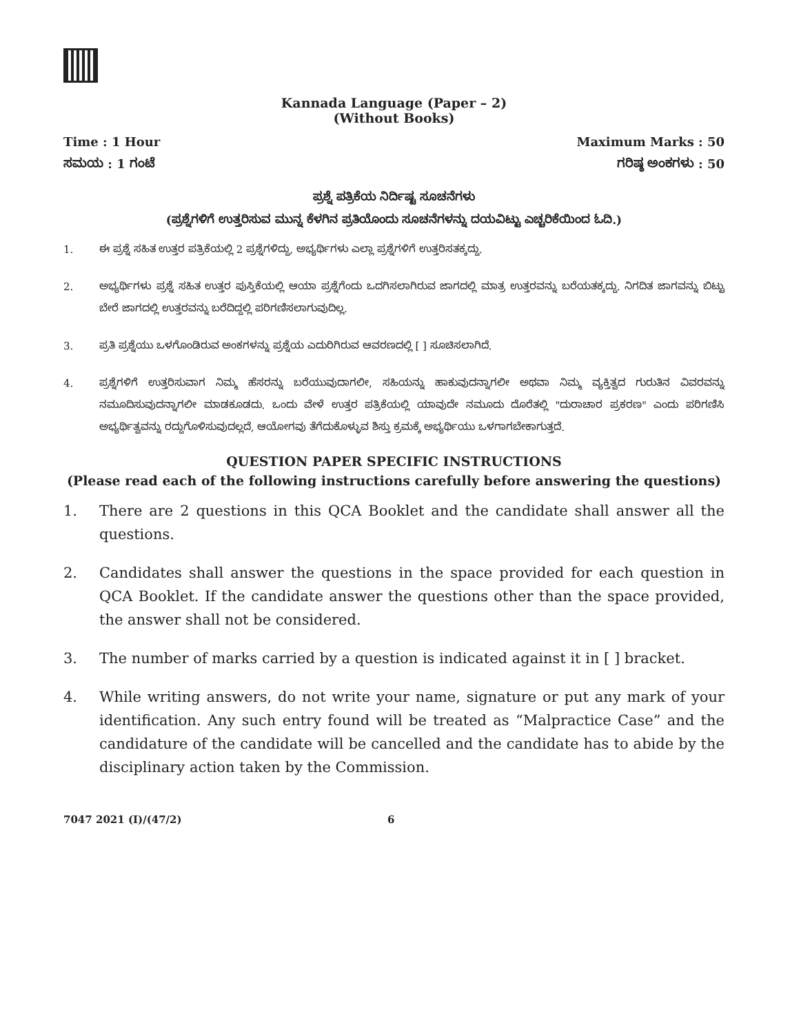Kannada Language (Paper – 2)
(Without Books)
Time : 1 Hour
ಸಮಯ : 1 ಗಂಟೆ
Maximum Marks : 50
ಗರಿಷ್ಠ ಅಂಕಗಳು : 50
ಪ್ರಶ್ನೆ ಪತ್ರಿಕೆಯ ನಿರ್ದಿಷ್ಟ ಸೂಚನೆಗಳು
(ಪ್ರಶ್ನೆಗಳಿಗೆ ಉತ್ತರಿಸುವ ಮುನ್ನ ಕೆಳಗಿನ ಪ್ರತಿಯೊಂದು ಸೂಚನೆಗಳನ್ನು ದಯವಿಟ್ಟು ಎಚ್ಚರಿಕೆಯಿಂದ ಓದಿ.)
1. ಈ ಪ್ರಶ್ನೆ ಸಹಿತ ಉತ್ತರ ಪತ್ರಿಕೆಯಲ್ಲಿ 2 ಪ್ರಶ್ನೆಗಳಿದ್ದು, ಅಭ್ಯರ್ಥಿಗಳು ಎಲ್ಲಾ ಪ್ರಶ್ನೆಗಳಿಗೆ ಉತ್ತರಿಸತಕ್ಕದ್ದು.
2. ಅಭ್ಯರ್ಥಿಗಳು ಪ್ರಶ್ನೆ ಸಹಿತ ಉತ್ತರ ಪುಸ್ತಿಕೆಯಲ್ಲಿ ಆಯಾ ಪ್ರಶ್ನೆಗೆಂದು ಒದಗಿಸಲಾಗಿರುವ ಜಾಗದಲ್ಲಿ ಮಾತ್ರ ಉತ್ತರವನ್ನು ಬರೆಯತಕ್ಕದ್ದು. ನಿಗದಿತ ಜಾಗವನ್ನು ಬಿಟ್ಟು ಬೇರೆ ಜಾಗದಲ್ಲಿ ಉತ್ತರವನ್ನು ಬರೆದಿದ್ದಲ್ಲಿ ಪರಿಗಣಿಸಲಾಗುವುದಿಲ್ಲ.
3. ಪ್ರತಿ ಪ್ರಶ್ನೆಯು ಒಳಗೊಂಡಿರುವ ಅಂಕಗಳನ್ನು ಪ್ರಶ್ನೆಯ ಎದುರಿಗಿರುವ ಆವರಣದಲ್ಲಿ [ ] ಸೂಚಿಸಲಾಗಿದೆ.
4. ಪ್ರಶ್ನೆಗಳಿಗೆ ಉತ್ತರಿಸುವಾಗ ನಿಮ್ಮ ಹೆಸರನ್ನು ಬರೆಯುವುದಾಗಲೀ, ಸಹಿಯನ್ನು ಹಾಕುವುದನ್ನಾಗಲೀ ಅಥವಾ ನಿಮ್ಮ ವ್ಯಕ್ತಿತ್ವದ ಗುರುತಿನ ವಿವರವನ್ನು ನಮೂದಿಸುವುದನ್ನಾಗಲೀ ಮಾಡಕೂಡದು. ಒಂದು ವೇಳೆ ಉತ್ತರ ಪತ್ರಿಕೆಯಲ್ಲಿ ಯಾವುದೇ ನಮೂದು ದೊರೆತಲ್ಲಿ "ದುರಾಚಾರ ಪ್ರಕರಣ" ಎಂದು ಪರಿಗಣಿಸಿ ಅಭ್ಯರ್ಥಿತ್ವವನ್ನು ರದ್ದುಗೊಳಿಸುವುದಲ್ಲದೆ, ಆಯೋಗವು ತೆಗೆದುಕೊಳ್ಳುವ ಶಿಸ್ತು ಕ್ರಮಕ್ಕೆ ಅಭ್ಯರ್ಥಿಯು ಒಳಗಾಗಬೇಕಾಗುತ್ತದೆ.
QUESTION PAPER SPECIFIC INSTRUCTIONS
(Please read each of the following instructions carefully before answering the questions)
1. There are 2 questions in this QCA Booklet and the candidate shall answer all the questions.
2. Candidates shall answer the questions in the space provided for each question in QCA Booklet. If the candidate answer the questions other than the space provided, the answer shall not be considered.
3. The number of marks carried by a question is indicated against it in [ ] bracket.
4. While writing answers, do not write your name, signature or put any mark of your identification. Any such entry found will be treated as “Malpractice Case” and the candidature of the candidate will be cancelled and the candidate has to abide by the disciplinary action taken by the Commission.
7047 2021 (I)/(47/2) 6